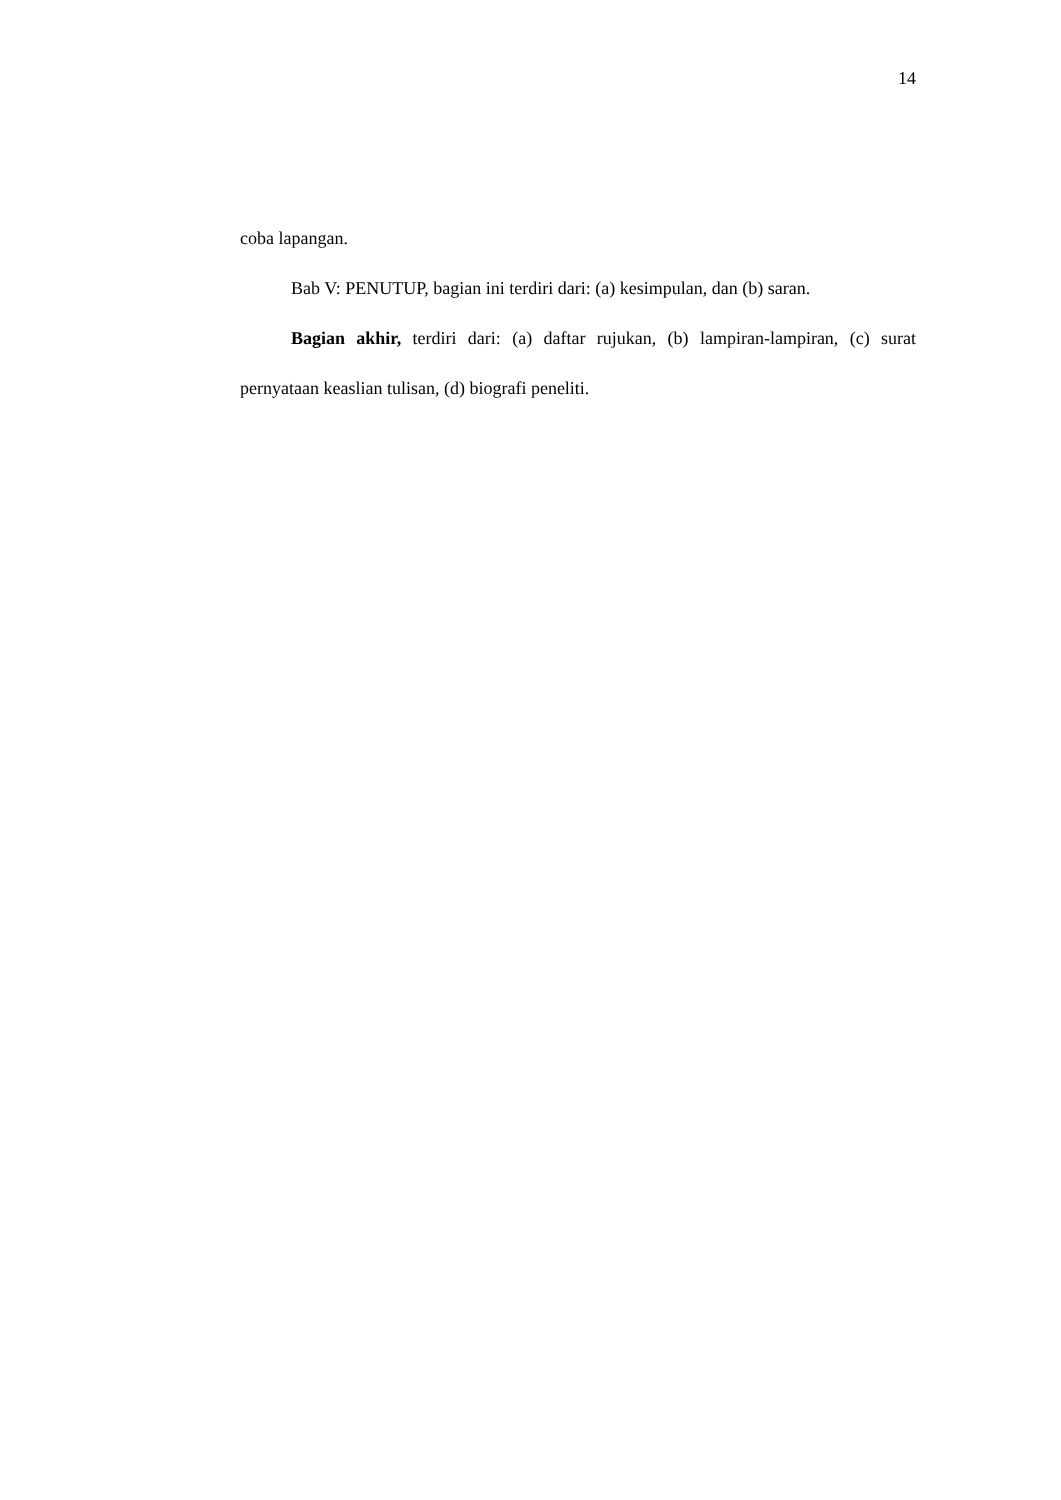14
coba lapangan.
Bab V: PENUTUP, bagian ini terdiri dari: (a) kesimpulan, dan (b) saran.
Bagian akhir, terdiri dari: (a) daftar rujukan, (b) lampiran-lampiran, (c) surat pernyataan keaslian tulisan, (d) biografi peneliti.